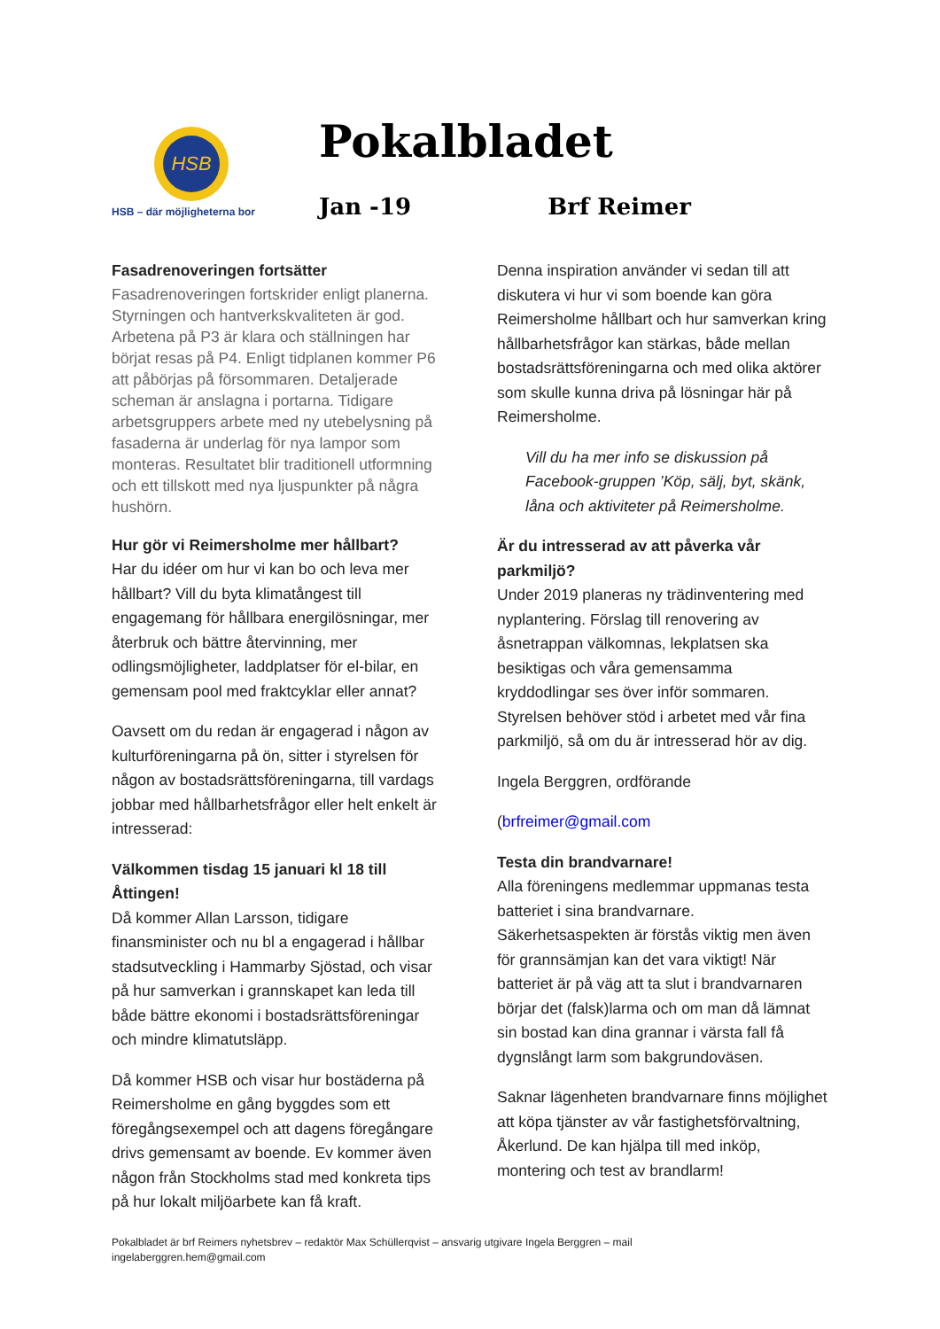HSB
HSB – där möjligheterna bor
Pokalbladet
Jan -19 Brf Reimer
Fasadrenoveringen fortsätter
Fasadrenoveringen fortskrider enligt planerna. Styrningen och hantverkskvaliteten är god. Arbetena på P3 är klara och ställningen har börjat resas på P4. Enligt tidplanen kommer P6 att påbörjas på försommaren. Detaljerade scheman är anslagna i portarna. Tidigare arbetsgruppers arbete med ny utebelysning på fasaderna är underlag för nya lampor som monteras. Resultatet blir traditionell utformning och ett tillskott med nya ljuspunkter på några hushörn.
Hur gör vi Reimersholme mer hållbart?
Har du idéer om hur vi kan bo och leva mer hållbart? Vill du byta klimatångest till engagemang för hållbara energilösningar, mer återbruk och bättre återvinning, mer odlingsmöjligheter, laddplatser för el-bilar, en gemensam pool med fraktcyklar eller annat?
Oavsett om du redan är engagerad i någon av kulturföreningarna på ön, sitter i styrelsen för någon av bostadsrättsföreningarna, till vardags jobbar med hållbarhetsfrågor eller helt enkelt är intresserad:
Välkommen tisdag 15 januari kl 18 till Åttingen!
Då kommer Allan Larsson, tidigare finansminister och nu bl a engagerad i hållbar stadsutveckling i Hammarby Sjöstad, och visar på hur samverkan i grannskapet kan leda till både bättre ekonomi i bostadsrättsföreningar och mindre klimatutsläpp.
Då kommer HSB och visar hur bostäderna på Reimersholme en gång byggdes som ett föregångsexempel och att dagens föregångare drivs gemensamt av boende. Ev kommer även någon från Stockholms stad med konkreta tips på hur lokalt miljöarbete kan få kraft.
Denna inspiration använder vi sedan till att diskutera vi hur vi som boende kan göra Reimersholme hållbart och hur samverkan kring hållbarhetsfrågor kan stärkas, både mellan bostadsrättsföreningarna och med olika aktörer som skulle kunna driva på lösningar här på Reimersholme.
Vill du ha mer info se diskussion på Facebook-gruppen ’Köp, sälj, byt, skänk, låna och aktiviteter på Reimersholme.
Är du intresserad av att påverka vår parkmiljö?
Under 2019 planeras ny trädinventering med nyplantering. Förslag till renovering av åsnetrappan välkomnas, lekplatsen ska besiktigas och våra gemensamma kryddodlingar ses över inför sommaren. Styrelsen behöver stöd i arbetet med vår fina parkmiljö, så om du är intresserad hör av dig.
Ingela Berggren, ordförande
(brfreimer@gmail.com
Testa din brandvarnare!
Alla föreningens medlemmar uppmanas testa batteriet i sina brandvarnare. Säkerhetsaspekten är förstås viktig men även för grannsämjan kan det vara viktigt! När batteriet är på väg att ta slut i brandvarnaren börjar det (falsk)larma och om man då lämnat sin bostad kan dina grannar i värsta fall få dygnslångt larm som bakgrundoväsen.
Saknar lägenheten brandvarnare finns möjlighet att köpa tjänster av vår fastighetsförvaltning, Åkerlund. De kan hjälpa till med inköp, montering och test av brandlarm!
Pokalbladet är brf Reimers nyhetsbrev – redaktör Max Schüllerqvist – ansvarig utgivare Ingela Berggren – mail ingelaberggren.hem@gmail.com